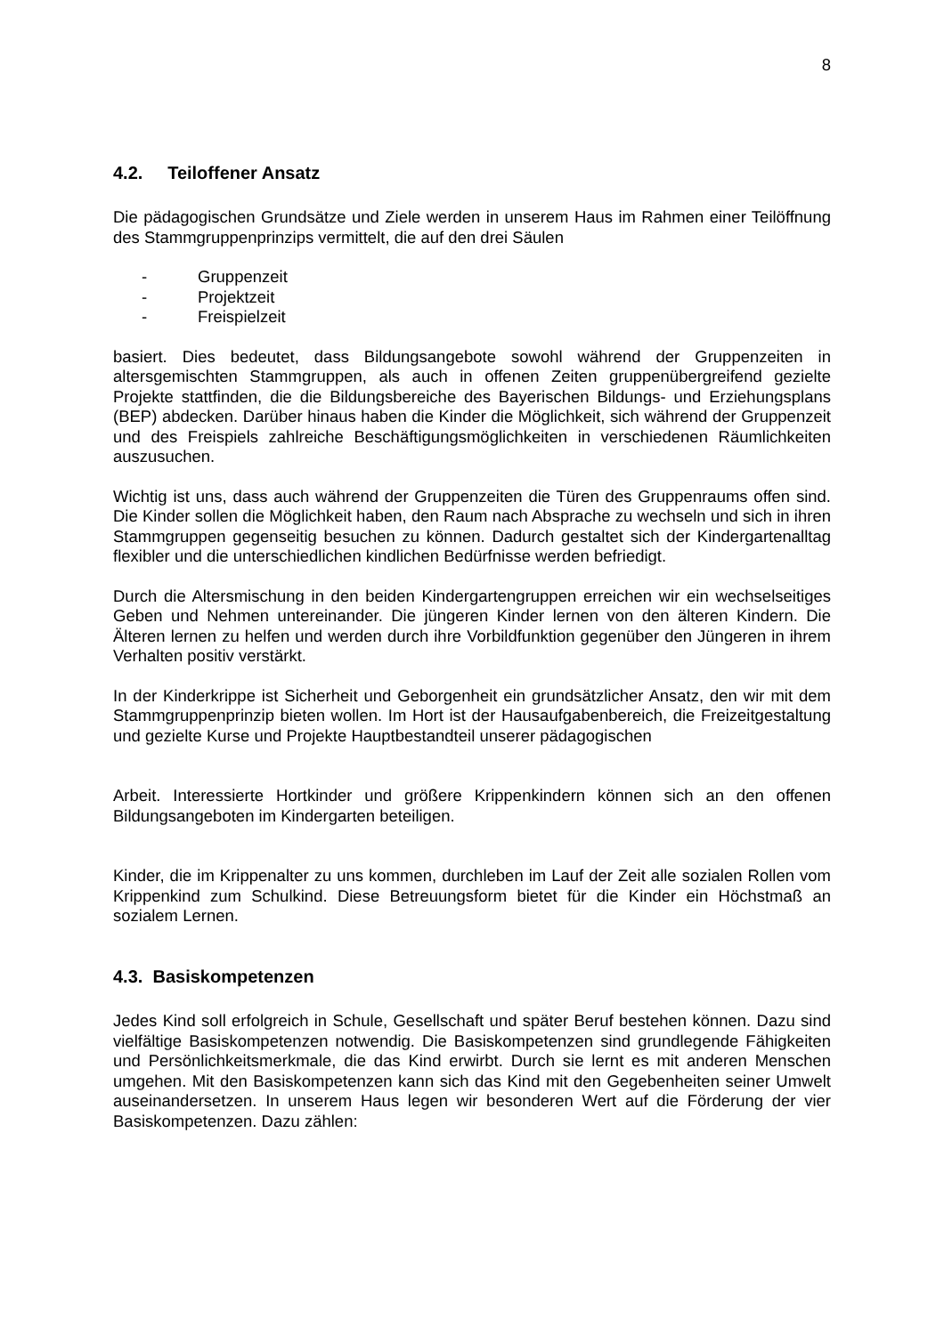8
4.2. Teiloffener Ansatz
Die pädagogischen Grundsätze und Ziele werden in unserem Haus im Rahmen einer Teilöffnung des Stammgruppenprinzips vermittelt, die auf den drei Säulen
- Gruppenzeit
- Projektzeit
- Freispielzeit
basiert. Dies bedeutet, dass Bildungsangebote sowohl während der Gruppenzeiten in altersgemischten Stammgruppen, als auch in offenen Zeiten gruppenübergreifend gezielte Projekte stattfinden, die die Bildungsbereiche des Bayerischen Bildungs- und Erziehungsplans (BEP) abdecken. Darüber hinaus haben die Kinder die Möglichkeit, sich während der Gruppenzeit und des Freispiels zahlreiche Beschäftigungsmöglichkeiten in verschiedenen Räumlichkeiten auszusuchen.
Wichtig ist uns, dass auch während der Gruppenzeiten die Türen des Gruppenraums offen sind. Die Kinder sollen die Möglichkeit haben, den Raum nach Absprache zu wechseln und sich in ihren Stammgruppen gegenseitig besuchen zu können. Dadurch gestaltet sich der Kindergartenalltag flexibler und die unterschiedlichen kindlichen Bedürfnisse werden befriedigt.
Durch die Altersmischung in den beiden Kindergartengruppen erreichen wir ein wechselseitiges Geben und Nehmen untereinander. Die jüngeren Kinder lernen von den älteren Kindern. Die Älteren lernen zu helfen und werden durch ihre Vorbildfunktion gegenüber den Jüngeren in ihrem Verhalten positiv verstärkt.
In der Kinderkrippe ist Sicherheit und Geborgenheit ein grundsätzlicher Ansatz, den wir mit dem Stammgruppenprinzip bieten wollen. Im Hort ist der Hausaufgabenbereich, die Freizeitgestaltung und gezielte Kurse und Projekte Hauptbestandteil unserer pädagogischen
Arbeit. Interessierte Hortkinder und größere Krippenkindern können sich an den offenen Bildungsangeboten im Kindergarten beteiligen.
Kinder, die im Krippenalter zu uns kommen, durchleben im Lauf der Zeit alle sozialen Rollen vom Krippenkind zum Schulkind. Diese Betreuungsform bietet für die Kinder ein Höchstmaß an sozialem Lernen.
4.3. Basiskompetenzen
Jedes Kind soll erfolgreich in Schule, Gesellschaft und später Beruf bestehen können. Dazu sind vielfältige Basiskompetenzen notwendig. Die Basiskompetenzen sind grundlegende Fähigkeiten und Persönlichkeitsmerkmale, die das Kind erwirbt. Durch sie lernt es mit anderen Menschen umgehen. Mit den Basiskompetenzen kann sich das Kind mit den Gegebenheiten seiner Umwelt auseinandersetzen. In unserem Haus legen wir besonderen Wert auf die Förderung der vier Basiskompetenzen. Dazu zählen: